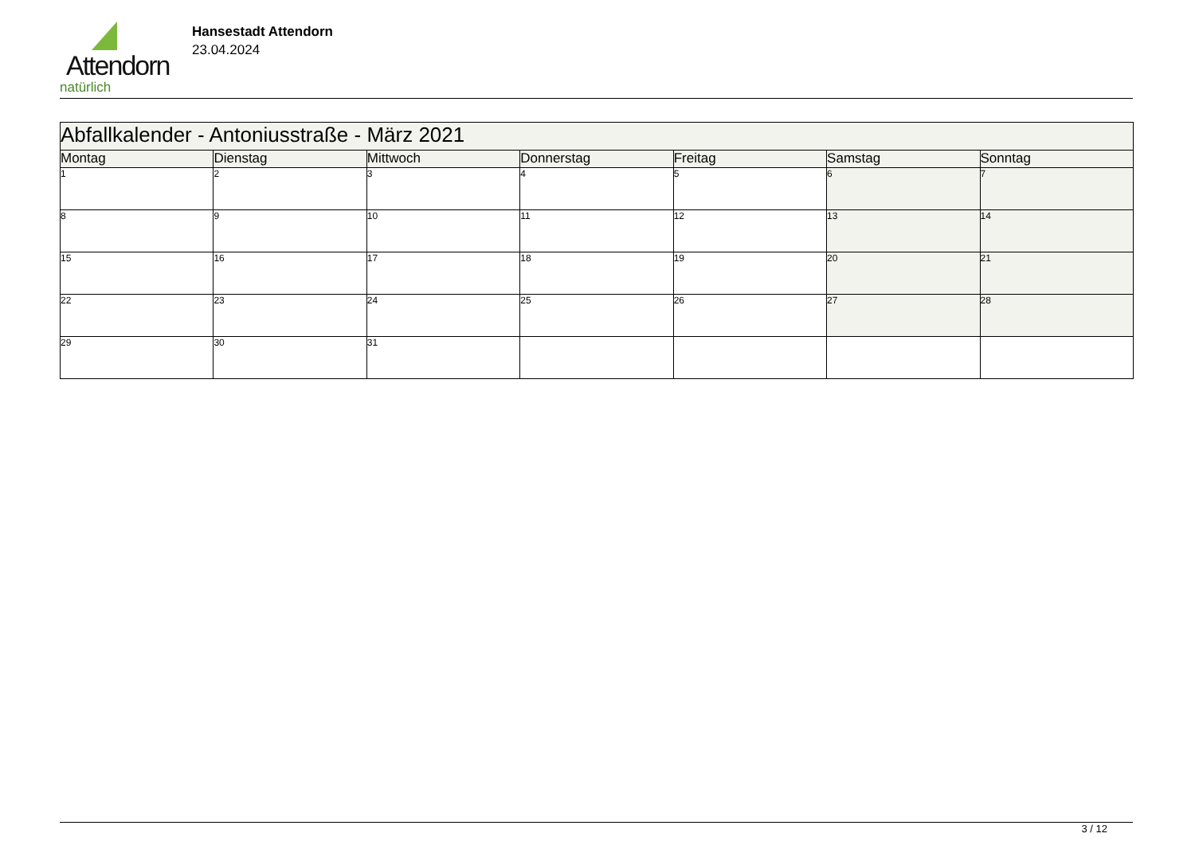Attendorn
natürlich
Hansestadt Attendorn
23.04.2024
| Abfallkalender - Antoniusstraße - März 2021 | | | | | | |
| Montag | Dienstag | Mittwoch | Donnerstag | Freitag | Samstag | Sonntag |
| 1 | 2 | 3 | 4 | 5 | 6 | 7 |
| 8 | 9 | 10 | 11 | 12 | 13 | 14 |
| 15 | 16 | 17 | 18 | 19 | 20 | 21 |
| 22 | 23 | 24 | 25 | 26 | 27 | 28 |
| 29 | 30 | 31 | | | | |
3 / 12